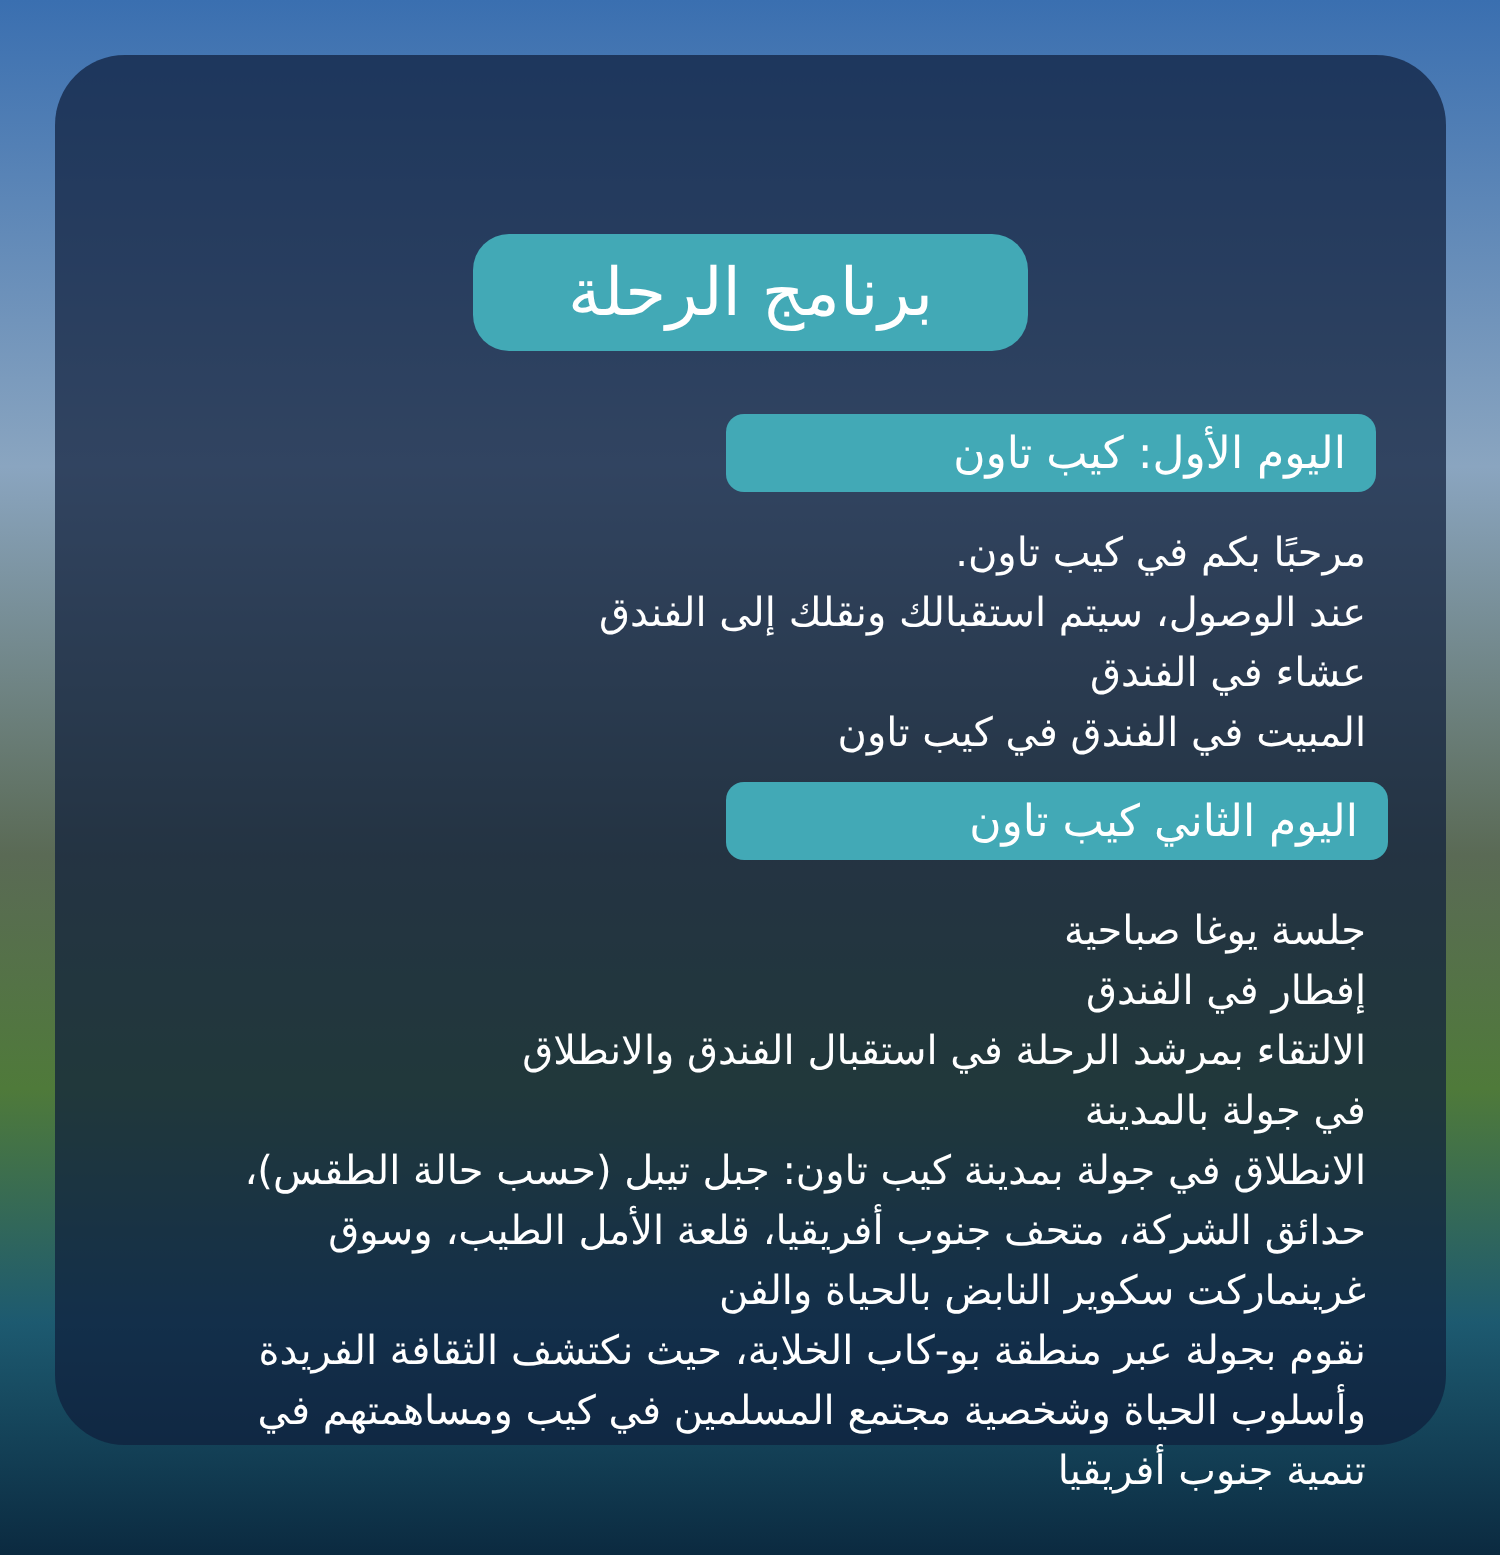برنامج الرحلة
اليوم الأول: كيب تاون
مرحبًا بكم في كيب تاون.
عند الوصول، سيتم استقبالك ونقلك إلى الفندق
عشاء في الفندق
المبيت في الفندق في كيب تاون
اليوم الثاني كيب تاون
جلسة يوغا صباحية
إفطار في الفندق
الالتقاء بمرشد الرحلة في استقبال الفندق والانطلاق
في جولة بالمدينة
الانطلاق في جولة بمدينة كيب تاون: جبل تيبل (حسب حالة الطقس)، حدائق الشركة، متحف جنوب أفريقيا، قلعة الأمل الطيب، وسوق غرينماركت سكوير النابض بالحياة والفن
نقوم بجولة عبر منطقة بو-كاب الخلابة، حيث نكتشف الثقافة الفريدة وأسلوب الحياة وشخصية مجتمع المسلمين في كيب ومساهمتهم في تنمية جنوب أفريقيا